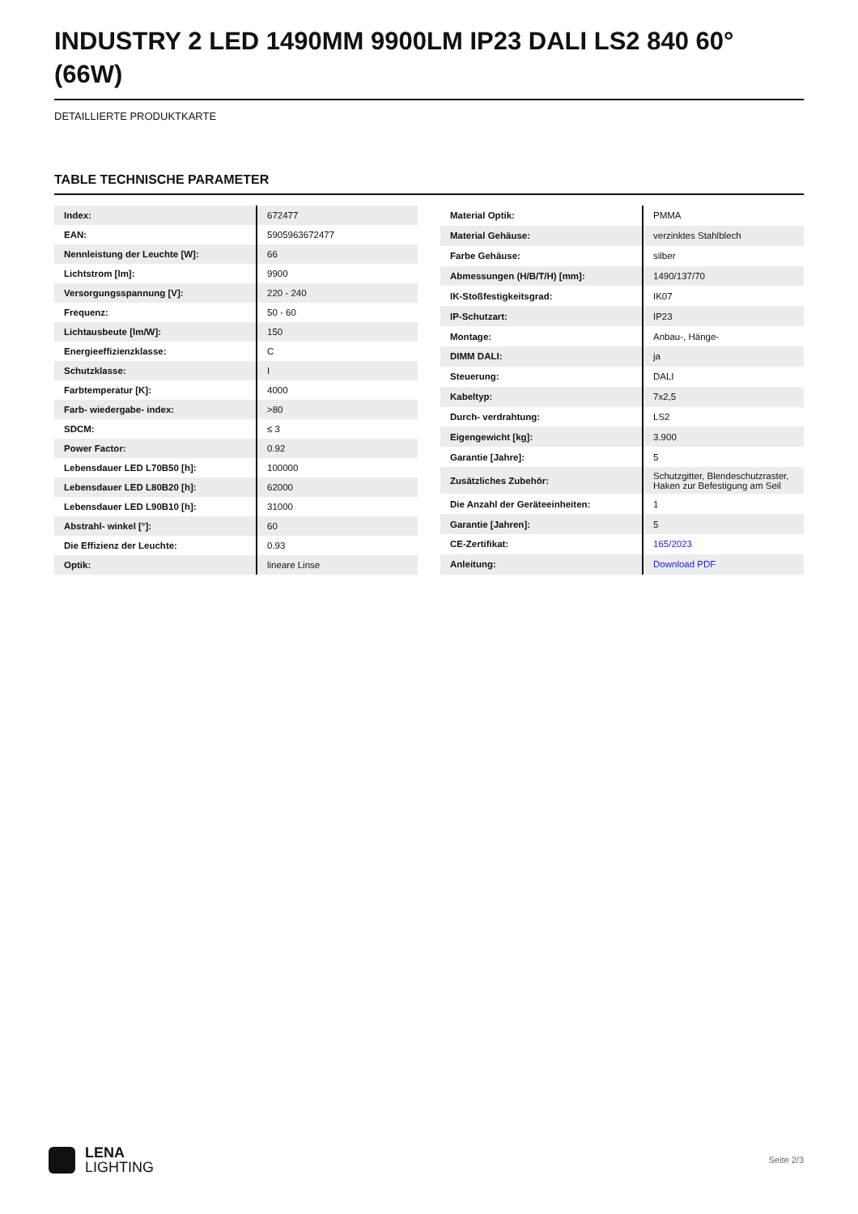INDUSTRY 2 LED 1490MM 9900LM IP23 DALI LS2 840 60° (66W)
DETAILLIERTE PRODUKTKARTE
TABLE TECHNISCHE PARAMETER
| Index: | 672477 |
| EAN: | 5905963672477 |
| Nennleistung der Leuchte [W]: | 66 |
| Lichtstrom [lm]: | 9900 |
| Versorgungsspannung [V]: | 220 - 240 |
| Frequenz: | 50 - 60 |
| Lichtausbeute [lm/W]: | 150 |
| Energieeffizienzklasse: | C |
| Schutzklasse: | I |
| Farbtemperatur [K]: | 4000 |
| Farb- wiedergabe- index: | >80 |
| SDCM: | ≤ 3 |
| Power Factor: | 0.92 |
| Lebensdauer LED L70B50 [h]: | 100000 |
| Lebensdauer LED L80B20 [h]: | 62000 |
| Lebensdauer LED L90B10 [h]: | 31000 |
| Abstrahl- winkel [°]: | 60 |
| Die Effizienz der Leuchte: | 0.93 |
| Optik: | lineare Linse |
| Material Optik: | PMMA |
| Material Gehäuse: | verzinktes Stahlblech |
| Farbe Gehäuse: | silber |
| Abmessungen (H/B/T/H) [mm]: | 1490/137/70 |
| IK-Stoßfestigkeitsgrad: | IK07 |
| IP-Schutzart: | IP23 |
| Montage: | Anbau-, Hänge- |
| DIMM DALI: | ja |
| Steuerung: | DALI |
| Kabeltyp: | 7x2,5 |
| Durch- verdrahtung: | LS2 |
| Eigengewicht [kg]: | 3.900 |
| Garantie [Jahre]: | 5 |
| Zusätzliches Zubehör: | Schutzgitter, Blendeschutzraster, Haken zur Befestigung am Seil |
| Die Anzahl der Geräteeinheiten: | 1 |
| Garantie [Jahren]: | 5 |
| CE-Zertifikat: | 165/2023 |
| Anleitung: | Download PDF |
LENA
LIGHTING
Seite 2/3